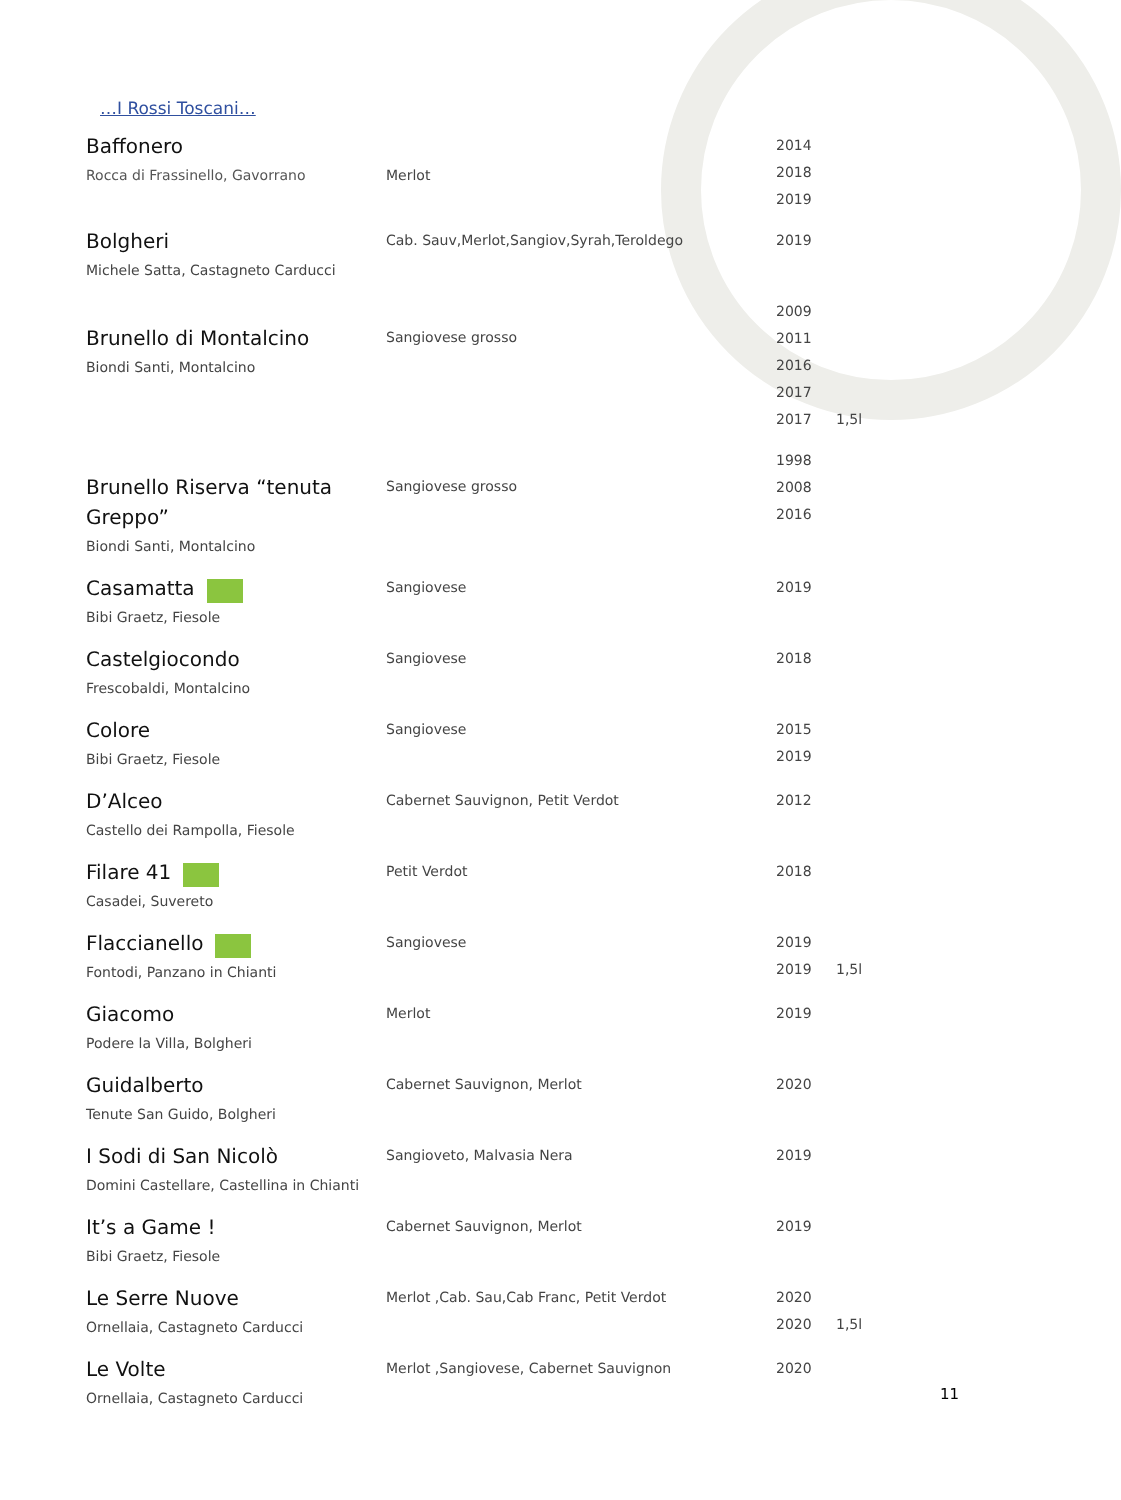…I Rossi Toscani…
| Baffonero Rocca di Frassinello, Gavorrano | Merlot | 2014 2018 2019 | |
| Bolgheri Michele Satta, Castagneto Carducci | Cab. Sauv,Merlot,Sangiov,Syrah,Teroldego | 2019 | |
| Brunello di Montalcino Biondi Santi, Montalcino | Sangiovese grosso | 2009 2011 2016 2017 2017 | 1,5l |
| Brunello Riserva “tenuta Greppo” Biondi Santi, Montalcino | Sangiovese grosso | 1998 2008 2016 | |
| Casamatta Bibi Graetz, Fiesole | Sangiovese | 2019 | |
| Castelgiocondo Frescobaldi, Montalcino | Sangiovese | 2018 | |
| Colore Bibi Graetz, Fiesole | Sangiovese | 2015 2019 | |
| D’Alceo Castello dei Rampolla, Fiesole | Cabernet Sauvignon, Petit Verdot | 2012 | |
| Filare 41 Casadei, Suvereto | Petit Verdot | 2018 | |
| Flaccianello Fontodi, Panzano in Chianti | Sangiovese | 2019 2019 | 1,5l |
| Giacomo Podere la Villa, Bolgheri | Merlot | 2019 | |
| Guidalberto Tenute San Guido, Bolgheri | Cabernet Sauvignon, Merlot | 2020 | |
| I Sodi di San Nicolò Domini Castellare, Castellina in Chianti | Sangioveto, Malvasia Nera | 2019 | |
| It’s a Game ! Bibi Graetz, Fiesole | Cabernet Sauvignon, Merlot | 2019 | |
| Le Serre Nuove Ornellaia, Castagneto Carducci | Merlot ,Cab. Sau,Cab Franc, Petit Verdot | 2020 2020 | 1,5l |
| Le Volte Ornellaia, Castagneto Carducci | Merlot ,Sangiovese, Cabernet Sauvignon | 2020 | |
11